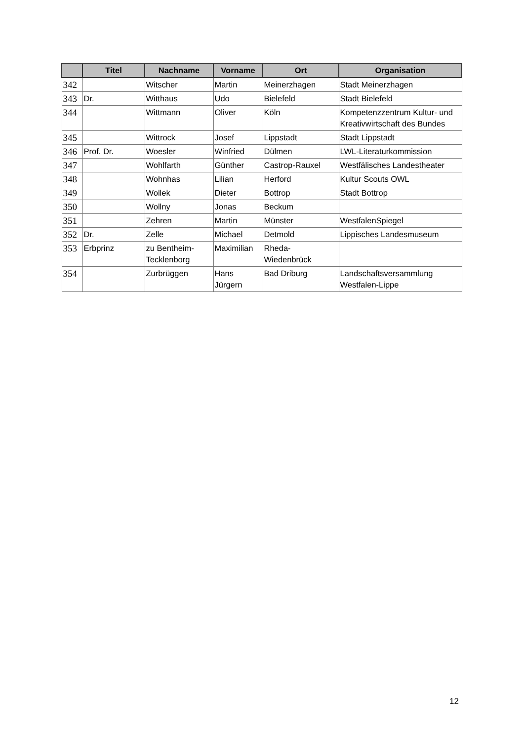| | Titel | Nachname | Vorname | Ort | Organisation |
| --- | --- | --- | --- | --- | --- |
| 342 | | Witscher | Martin | Meinerzhagen | Stadt Meinerzhagen |
| 343 | Dr. | Witthaus | Udo | Bielefeld | Stadt Bielefeld |
| 344 | | Wittmann | Oliver | Köln | Kompetenzzentrum Kultur- und Kreativwirtschaft des Bundes |
| 345 | | Wittrock | Josef | Lippstadt | Stadt Lippstadt |
| 346 | Prof. Dr. | Woesler | Winfried | Dülmen | LWL-Literaturkommission |
| 347 | | Wohlfarth | Günther | Castrop-Rauxel | Westfälisches Landestheater |
| 348 | | Wohnhas | Lilian | Herford | Kultur Scouts OWL |
| 349 | | Wollek | Dieter | Bottrop | Stadt Bottrop |
| 350 | | Wollny | Jonas | Beckum | |
| 351 | | Zehren | Martin | Münster | WestfalenSpiegel |
| 352 | Dr. | Zelle | Michael | Detmold | Lippisches Landesmuseum |
| 353 | Erbprinz | zu Bentheim-Tecklenborg | Maximilian | Rheda-Wiedenbrück | |
| 354 | | Zurbrüggen | Hans Jürgern | Bad Driburg | Landschaftsversammlung Westfalen-Lippe |
12